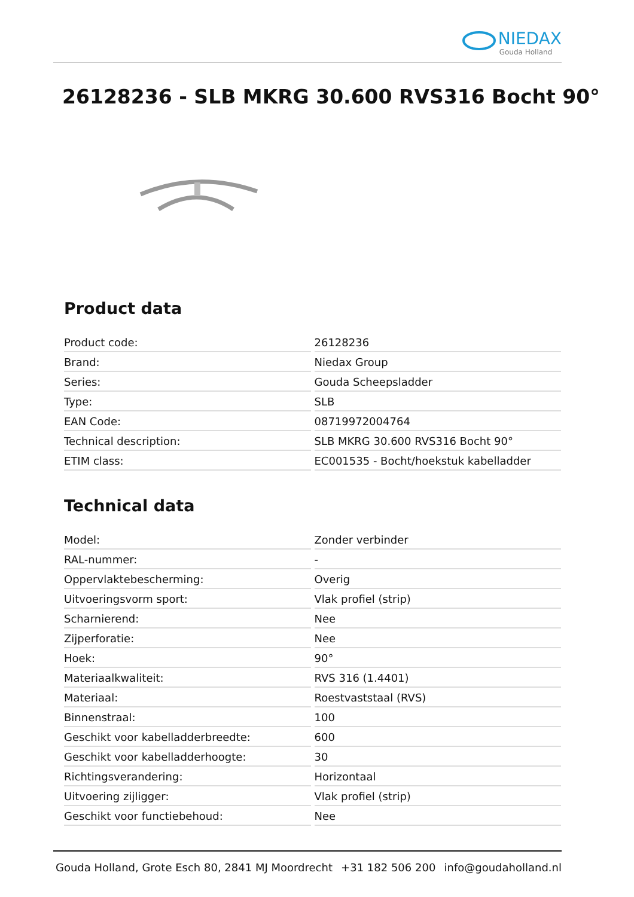NIEDAX
Gouda Holland
26128236 - SLB MKRG 30.600 RVS316 Bocht 90°
Product data
| Product code: | 26128236 |
| Brand: | Niedax Group |
| Series: | Gouda Scheepsladder |
| Type: | SLB |
| EAN Code: | 08719972004764 |
| Technical description: | SLB MKRG 30.600 RVS316 Bocht 90° |
| ETIM class: | EC001535 - Bocht/hoekstuk kabelladder |
Technical data
| Model: | Zonder verbinder |
| RAL-nummer: | - |
| Oppervlaktebescherming: | Overig |
| Uitvoeringsvorm sport: | Vlak profiel (strip) |
| Scharnierend: | Nee |
| Zijperforatie: | Nee |
| Hoek: | 90° |
| Materiaalkwaliteit: | RVS 316 (1.4401) |
| Materiaal: | Roestvaststaal (RVS) |
| Binnenstraal: | 100 |
| Geschikt voor kabelladderbreedte: | 600 |
| Geschikt voor kabelladderhoogte: | 30 |
| Richtingsverandering: | Horizontaal |
| Uitvoering zijligger: | Vlak profiel (strip) |
| Geschikt voor functiebehoud: | Nee |
Gouda Holland, Grote Esch 80, 2841 MJ Moordrecht +31 182 506 200 info@goudaholland.nl